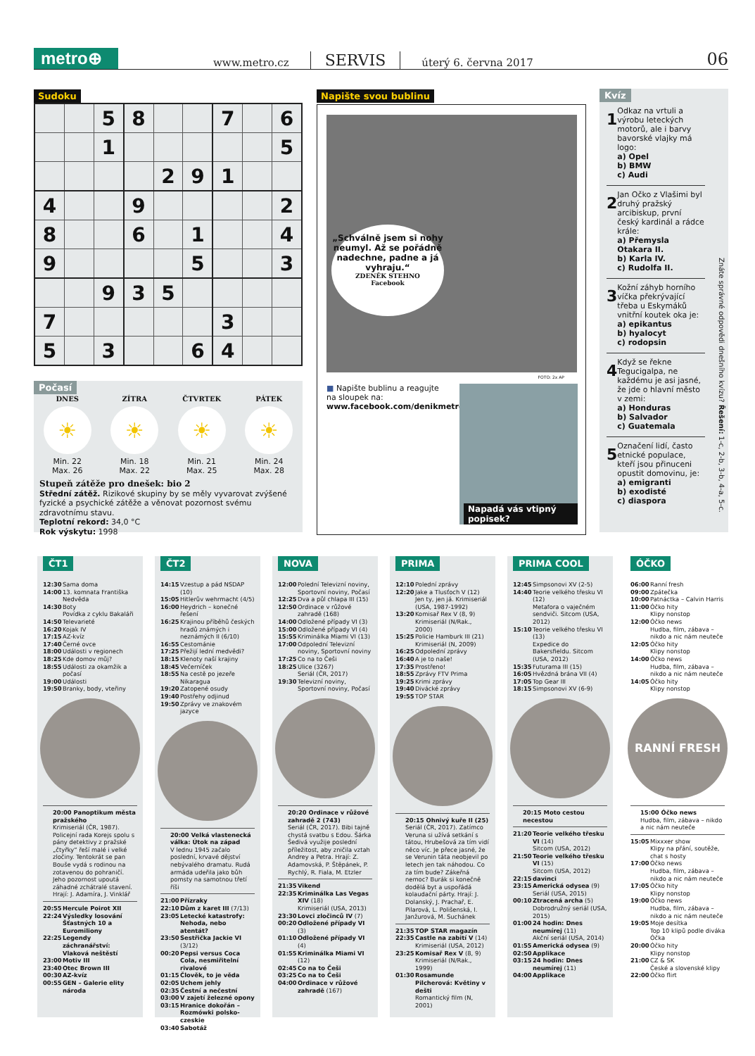metro⊕
www.metro.cz SERVIS úterý 6. června 2017 06
Sudoku
| | | 5 | 8 | | | 7 | | 6 |
| | | 1 | | | | | | 5 |
| | | | | 2 | 9 | 1 | | |
| 4 | | | 9 | | | | | 2 |
| 8 | | | 6 | | 1 | | | 4 |
| 9 | | | | | 5 | | | 3 |
| | | 9 | 3 | 5 | | | | |
| 7 | | | | | | 3 | | |
| 5 | | 3 | | | 6 | 4 | | |
Počasí
DNES
☀
Min. 22
Max. 26
ZÍTRA
☀
Min. 18
Max. 22
ČTVRTEK
☀
Min. 21
Max. 25
PÁTEK
☀
Min. 24
Max. 28
Stupeň zátěže pro dnešek: bio 2
Střední zátěž. Rizikové skupiny by se měly vyvarovat zvýšené fyzické a psychické zátěže a věnovat pozornost svému zdravotnímu stavu.
Teplotní rekord: 34,0 °C
Rok výskytu: 1998
Napište svou bublinu
„Schválně jsem si nohy neumyl. Až se pořádně nadechne, padne a já vyhraju.“ZDENĚK STEHNO
Facebook
FOTO: 2x AP
■ Napište bublinu a reagujte na sloupek na:
www.facebook.com/denikmetro
Napadá vás vtipný popisek?
Kvíz
1 Odkaz na vrtuli a výrobu leteckých motorů, ale i barvy bavorské vlajky má logo:
a) Opel
b) BMW
c) Audi
2 Jan Očko z Vlašimi byl druhý pražský arcibiskup, první český kardinál a rádce krále:
a) Přemysla Otakara II.
b) Karla IV.
c) Rudolfa II.
3 Kožní záhyb horního víčka překrývající třeba u Eskymáků vnitřní koutek oka je:
a) epikantus
b) hyalocyt
c) rodopsin
4 Když se řekne Tegucigalpa, ne každému je asi jasné, že jde o hlavní město v zemi:
a) Honduras
b) Salvador
c) Guatemala
5 Označení lidí, často etnické populace, kteří jsou přinuceni opustit domovinu, je:
a) emigranti
b) exodisté
c) diaspora
Znáte správné odpovědi dnešního kvízu? Řešení: 1-c, 2-b, 3-b, 4-a, 5-c.
ČT1
| 12:30 | Sama doma |
| 14:00 | 13. komnata Františka Nedvěda |
| 14:30 | Boty Povídka z cyklu Bakaláři |
| 14:50 | Televarieté |
| 16:20 | Kojak IV |
| 17:15 | AZ-kvíz |
| 17:40 | Černé ovce |
| 18:00 | Události v regionech |
| 18:25 | Kde domov můj? |
| 18:55 | Události za okamžik a počasí |
| 19:00 | Události |
| 19:50 | Branky, body, vteřiny |
20:00 Panoptikum města pražského
Krimiseriál (ČR, 1987). Policejní rada Korejs spolu s pány detektivy z pražské „čtyřky” řeší malé i velké zločiny. Tentokrát se pan Bouše vydá s rodinou na zotavenou do pohraničí. Jeho pozornost upoutá záhadné zchátralé stavení. Hrají: J. Adamíra, J. Vinklář
| 20:55 | Hercule Poirot XII |
| 22:24 | Výsledky losování Šťastných 10 a Euromiliony |
| 22:25 | Legendy záchranářství: Vlaková neštěstí |
| 23:00 | Motiv III |
| 23:40 | Otec Brown III |
| 00:30 | AZ-kvíz |
| 00:55 | GEN – Galerie elity národa |
ČT2
| 14:15 | Vzestup a pád NSDAP (10) |
| 15:05 | Hitlerův wehrmacht (4/5) |
| 16:00 | Heydrich – konečné řešení |
| 16:25 | Krajinou příběhů českých hradů známých i neznámých II (6/10) |
| 16:55 | Cestománie |
| 17:25 | Přežijí lední medvědi? |
| 18:15 | Klenoty naší krajiny |
| 18:45 | Večerníček |
| 18:55 | Na cestě po jezeře Nikaragua |
| 19:20 | Zatopené osudy |
| 19:40 | Postřehy odjinud |
| 19:50 | Zprávy ve znakovém jazyce |
20:00 Velká vlastenecká válka: Útok na západ
V lednu 1945 začalo poslední, krvavé dějství nebývalého dramatu. Rudá armáda udeřila jako bůh pomsty na samotnou třetí říši
| 21:00 | Přízraky |
| 22:10 | Dům z karet III (7/13) |
| 23:05 | Letecké katastrofy: Nehoda, nebo atentát? |
| 23:50 | Sestřička Jackie VI (3/12) |
| 00:20 | Pepsi versus Coca Cola, nesmiřitelní rivalové |
| 01:15 | Člověk, to je věda |
| 02:05 | Uchem jehly |
| 02:35 | Čestní a nečestní |
| 03:00 | V zajetí železné opony |
| 03:15 | Hranice dokořán – Rozmówki polsko-czeskie |
| 03:40 | Sabotáž |
NOVA
| 12:00 | Polední Televizní noviny, Sportovní noviny, Počasí |
| 12:25 | Dva a půl chlapa III (15) |
| 12:50 | Ordinace v růžové zahradě (168) |
| 14:00 | Odložené případy VI (3) |
| 15:00 | Odložené případy VI (4) |
| 15:55 | Kriminálka Miami VI (13) |
| 17:00 | Odpolední Televizní noviny, Sportovní noviny |
| 17:25 | Co na to Češi |
| 18:25 | Ulice (3267) Seriál (ČR, 2017) |
| 19:30 | Televizní noviny, Sportovní noviny, Počasí |
20:20 Ordinace v růžové zahradě 2 (743)
Seriál (ČR, 2017). Bibi tajně chystá svatbu s Edou. Šárka Šedivá využije poslední příležitost, aby zničila vztah Andrey a Petra. Hrají: Z. Adamovská, P. Štěpánek, P. Rychlý, R. Fiala, M. Etzler
| 21:35 | Vikend |
| 22:35 | Kriminálka Las Vegas XIV (18) Krimiseriál (USA, 2013) |
| 23:30 | Lovci zločinců IV (7) |
| 00:20 | Odložené případy VI (3) |
| 01:10 | Odložené případy VI (4) |
| 01:55 | Kriminálka Miami VI (12) |
| 02:45 | Co na to Češi |
| 03:25 | Co na to Češi |
| 04:00 | Ordinace v růžové zahradě (167) |
PRIMA
| 12:10 | Polední zprávy |
| 12:20 | Jake a Tlusťoch V (12) Jen ty, jen já. Krimiseriál (USA, 1987-1992) |
| 13:20 | Komisař Rex V (8, 9) Krimiseriál (N/Rak., 2000) |
| 15:25 | Policie Hamburk III (21) Krimiseriál (N, 2009) |
| 16:25 | Odpolední zprávy |
| 16:40 | A je to naše! |
| 17:35 | Prostřeno! |
| 18:55 | Zprávy FTV Prima |
| 19:25 | Krimi zprávy |
| 19:40 | Divácké zprávy |
| 19:55 | TOP STAR |
20:15 Ohnivý kuře II (25)
Seriál (ČR, 2017). Zatímco Veruna si užívá setkání s tátou, Hrubešová za tím vidí něco víc. Je přece jasné, že se Verunin táta neobjevil po letech jen tak náhodou. Co za tím bude? Zákeřná nemoc? Burák si konečně dodělá byt a uspořádá kolaudační párty. Hrají: J. Dolanský, J. Prachař, E. Pilarová, L. Polišenská, I. Janžurová, M. Suchánek
| 21:35 | TOP STAR magazín |
| 22:35 | Castle na zabití V (14) Krimiseriál (USA, 2012) |
| 23:25 | Komisař Rex V (8, 9) Krimiseriál (N/Rak., 1999) |
| 01:30 | Rosamunde Pilcherová: Květiny v dešti Romantický film (N, 2001) |
PRIMA COOL
| 12:45 | Simpsonovi XV (2-5) |
| 14:40 | Teorie velkého třesku VI (12) Metafora o vaječném sendviči. Sitcom (USA, 2012) |
| 15:10 | Teorie velkého třesku VI (13) Expedice do Bakersfieldu. Sitcom (USA, 2012) |
| 15:35 | Futurama III (15) |
| 16:05 | Hvězdná brána VII (4) |
| 17:05 | Top Gear III |
| 18:15 | Simpsonovi XV (6-9) |
20:15 Moto cestou necestou
| 21:20 | Teorie velkého třesku VI (14) Sitcom (USA, 2012) |
| 21:50 | Teorie velkého třesku VI (15) Sitcom (USA, 2012) |
| 22:15 | davinci |
| 23:15 | Americká odysea (9) Seriál (USA, 2015) |
| 00:10 | Ztracená archa (5) Dobrodružný seriál (USA, 2015) |
| 01:00 | 24 hodin: Dnes neumírej (11) Akční seriál (USA, 2014) |
| 01:55 | Americká odysea (9) |
| 02:50 | Applikace |
| 03:15 | 24 hodin: Dnes neumírej (11) |
| 04:00 | Applikace |
ÓČKO
| 06:00 | Ranní fresh |
| 09:00 | Zpátečka |
| 10:00 | Patnáctka – Calvin Harris |
| 11:00 | Óčko hity Klipy nonstop |
| 12:00 | Óčko news Hudba, film, zábava – nikdo a nic nám neuteče |
| 12:05 | Óčko hity Klipy nonstop |
| 14:00 | Óčko news Hudba, film, zábava – nikdo a nic nám neuteče |
| 14:05 | Óčko hity Klipy nonstop |
RANNÍ FRESH
15:00 Óčko news
Hudba, film, zábava – nikdo a nic nám neuteče
| 15:05 | Mixxxer show Klipy na přání, soutěže, chat s hosty |
| 17:00 | Óčko news Hudba, film, zábava – nikdo a nic nám neuteče |
| 17:05 | Óčko hity Klipy nonstop |
| 19:00 | Óčko news Hudba, film, zábava – nikdo a nic nám neuteče |
| 19:05 | Moje desítka Top 10 klipů podle diváka Óčka |
| 20:00 | Óčko hity Klipy nonstop |
| 21:00 | CZ & SK České a slovenské klipy |
| 22:00 | Óčko flirt |